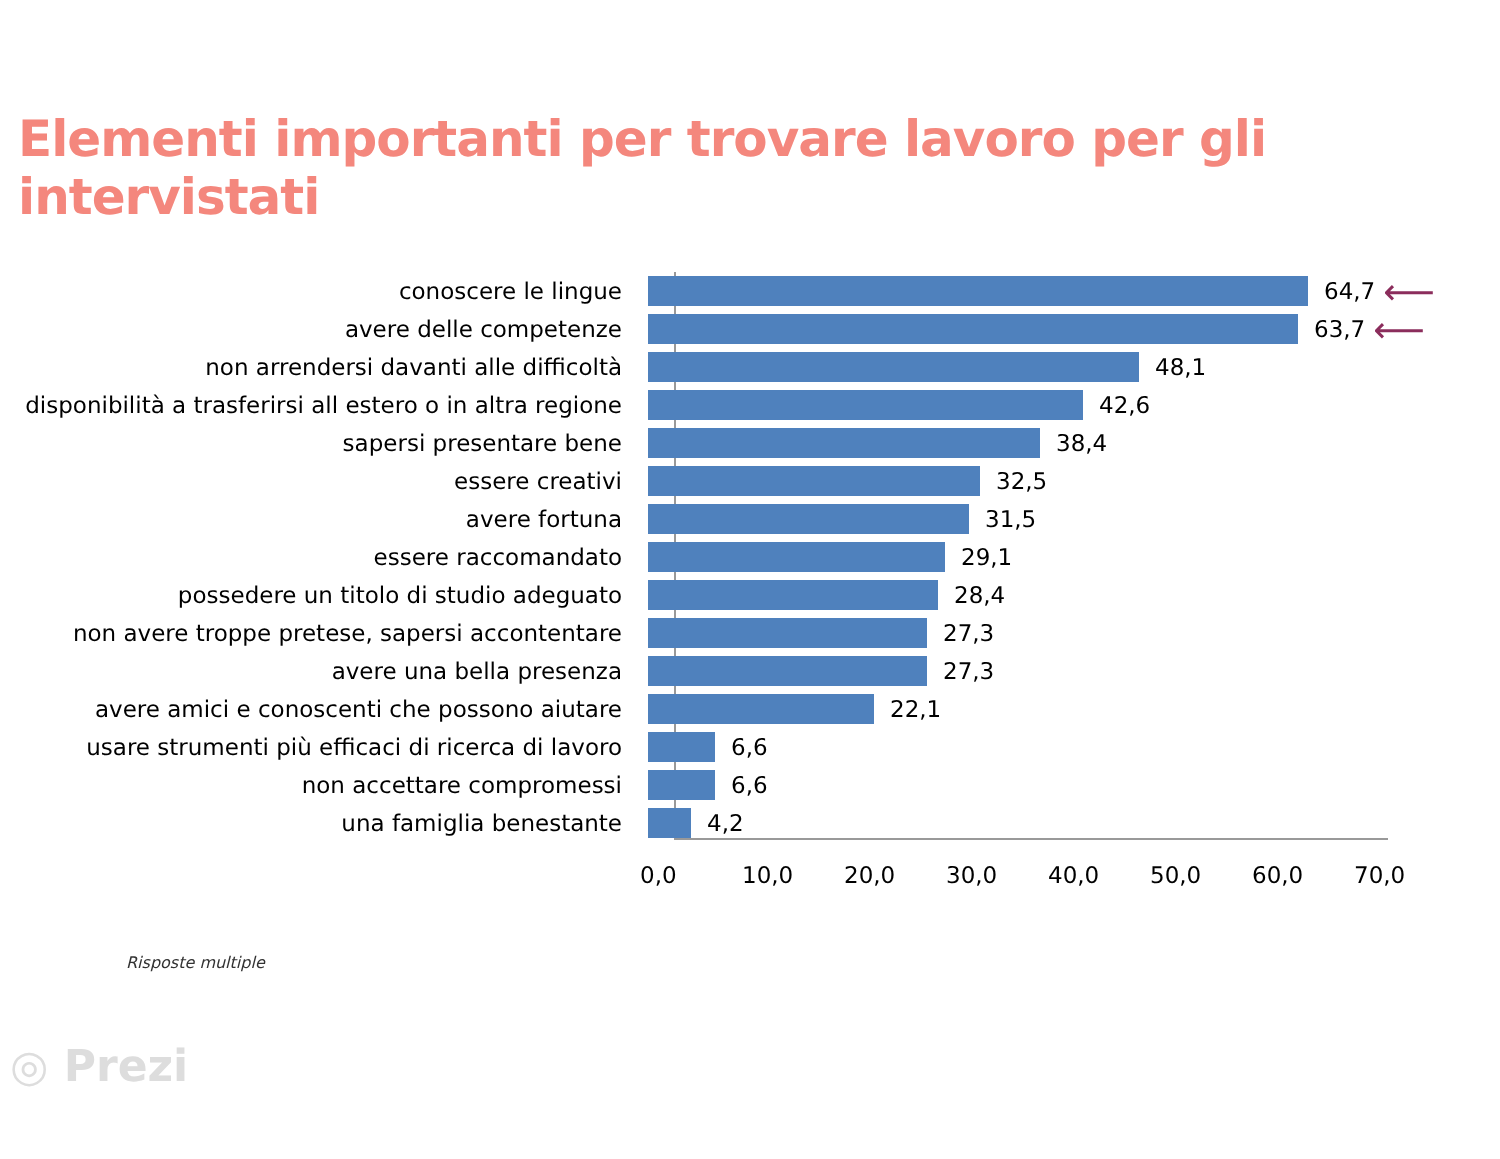Elementi importanti per trovare lavoro per gli intervistati
conoscere le lingue 64,7
⟵
avere delle competenze 63,7
⟵
non arrendersi davanti alle difficoltà 48,1
disponibilità a trasferirsi all estero o in altra regione 42,6
sapersi presentare bene 38,4
essere creativi 32,5
avere fortuna 31,5
essere raccomandato 29,1
possedere un titolo di studio adeguato 28,4
non avere troppe pretese, sapersi accontentare 27,3
avere una bella presenza 27,3
avere amici e conoscenti che possono aiutare 22,1
usare strumenti più efficaci di ricerca di lavoro 6,6
non accettare compromessi 6,6
una famiglia benestante 4,2
0,0 10,0 20,0 30,0 40,0 50,0 60,0 70,0
Risposte multiple
◎ Prezi